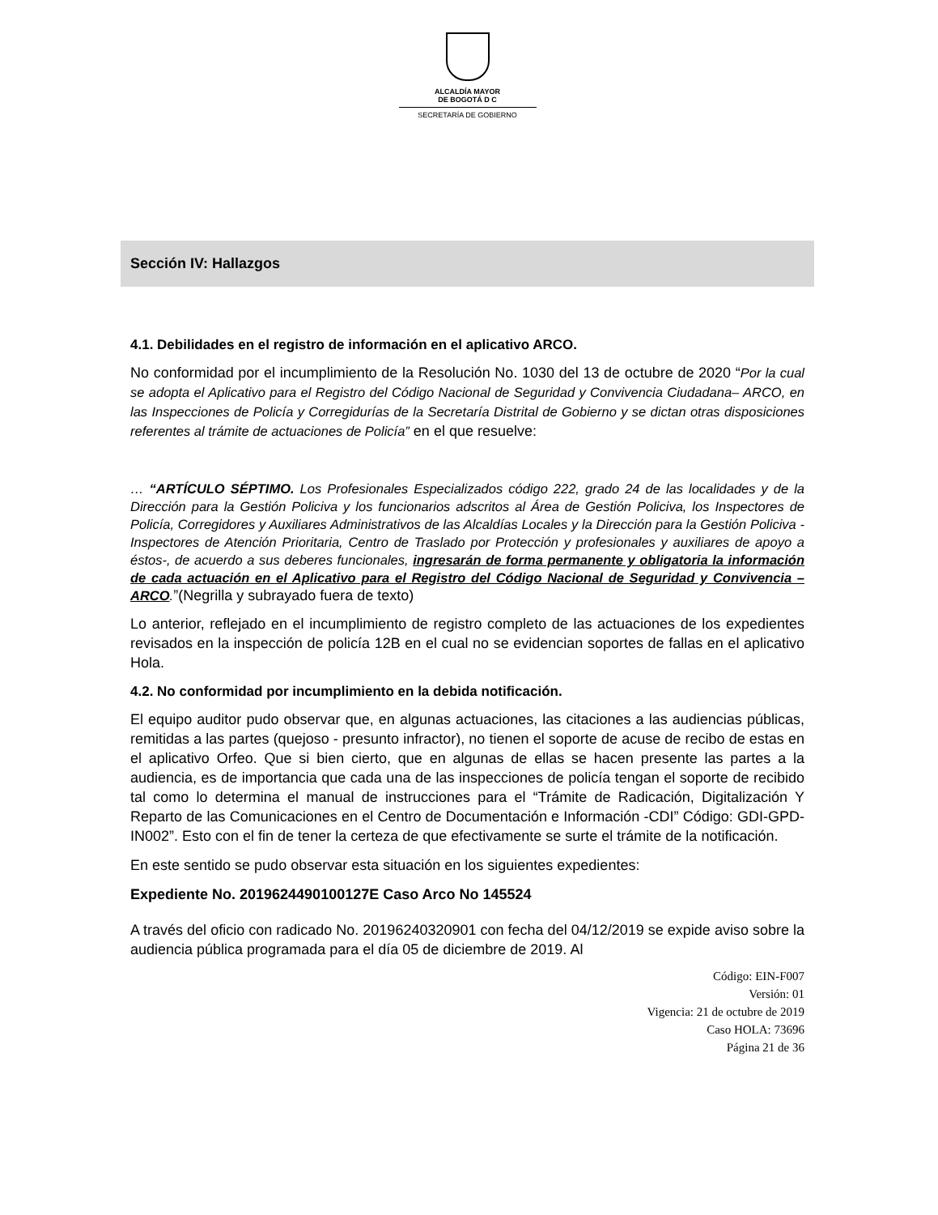ALCALDÍA MAYOR
DE BOGOTÁ D C
SECRETARÍA DE GOBIERNO
Sección IV: Hallazgos
4.1. Debilidades en el registro de información en el aplicativo ARCO.
No conformidad por el incumplimiento de la Resolución No. 1030 del 13 de octubre de 2020 “Por la cual se adopta el Aplicativo para el Registro del Código Nacional de Seguridad y Convivencia Ciudadana– ARCO, en las Inspecciones de Policía y Corregidurías de la Secretaría Distrital de Gobierno y se dictan otras disposiciones referentes al trámite de actuaciones de Policía” en el que resuelve:
… “ARTÍCULO SÉPTIMO. Los Profesionales Especializados código 222, grado 24 de las localidades y de la Dirección para la Gestión Policiva y los funcionarios adscritos al Área de Gestión Policiva, los Inspectores de Policía, Corregidores y Auxiliares Administrativos de las Alcaldías Locales y la Dirección para la Gestión Policiva -Inspectores de Atención Prioritaria, Centro de Traslado por Protección y profesionales y auxiliares de apoyo a éstos-, de acuerdo a sus deberes funcionales, ingresarán de forma permanente y obligatoria la información de cada actuación en el Aplicativo para el Registro del Código Nacional de Seguridad y Convivencia – ARCO.”(Negrilla y subrayado fuera de texto)
Lo anterior, reflejado en el incumplimiento de registro completo de las actuaciones de los expedientes revisados en la inspección de policía 12B en el cual no se evidencian soportes de fallas en el aplicativo Hola.
4.2. No conformidad por incumplimiento en la debida notificación.
El equipo auditor pudo observar que, en algunas actuaciones, las citaciones a las audiencias públicas, remitidas a las partes (quejoso - presunto infractor), no tienen el soporte de acuse de recibo de estas en el aplicativo Orfeo. Que si bien cierto, que en algunas de ellas se hacen presente las partes a la audiencia, es de importancia que cada una de las inspecciones de policía tengan el soporte de recibido tal como lo determina el manual de instrucciones para el “Trámite de Radicación, Digitalización Y Reparto de las Comunicaciones en el Centro de Documentación e Información -CDI” Código: GDI-GPD-IN002”. Esto con el fin de tener la certeza de que efectivamente se surte el trámite de la notificación.
En este sentido se pudo observar esta situación en los siguientes expedientes:
Expediente No. 2019624490100127E Caso Arco No 145524
A través del oficio con radicado No. 20196240320901 con fecha del 04/12/2019 se expide aviso sobre la audiencia pública programada para el día 05 de diciembre de 2019. Al
Código: EIN-F007
Versión: 01
Vigencia: 21 de octubre de 2019
Caso HOLA: 73696
Página 21 de 36